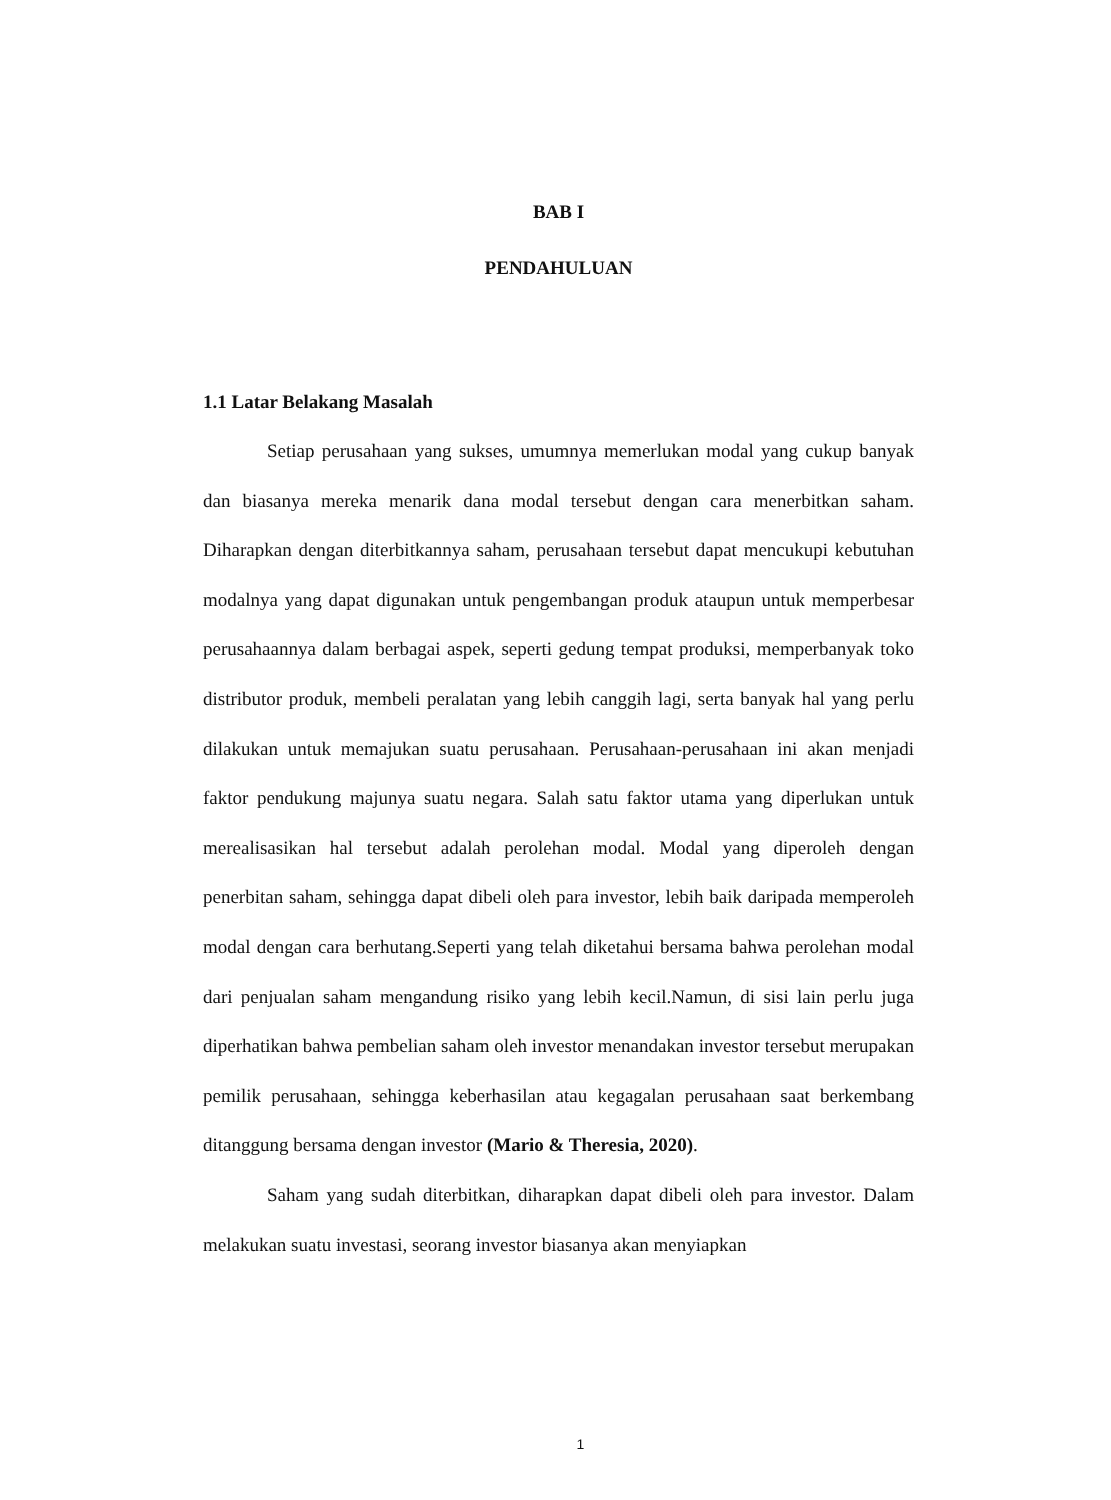BAB I
PENDAHULUAN
1.1 Latar Belakang Masalah
Setiap perusahaan yang sukses, umumnya memerlukan modal yang cukup banyak dan biasanya mereka menarik dana modal tersebut dengan cara menerbitkan saham. Diharapkan dengan diterbitkannya saham, perusahaan tersebut dapat mencukupi kebutuhan modalnya yang dapat digunakan untuk pengembangan produk ataupun untuk memperbesar perusahaannya dalam berbagai aspek, seperti gedung tempat produksi, memperbanyak toko distributor produk, membeli peralatan yang lebih canggih lagi, serta banyak hal yang perlu dilakukan untuk memajukan suatu perusahaan. Perusahaan-perusahaan ini akan menjadi faktor pendukung majunya suatu negara. Salah satu faktor utama yang diperlukan untuk merealisasikan hal tersebut adalah perolehan modal. Modal yang diperoleh dengan penerbitan saham, sehingga dapat dibeli oleh para investor, lebih baik daripada memperoleh modal dengan cara berhutang.Seperti yang telah diketahui bersama bahwa perolehan modal dari penjualan saham mengandung risiko yang lebih kecil.Namun, di sisi lain perlu juga diperhatikan bahwa pembelian saham oleh investor menandakan investor tersebut merupakan pemilik perusahaan, sehingga keberhasilan atau kegagalan perusahaan saat berkembang ditanggung bersama dengan investor (Mario & Theresia, 2020).
Saham yang sudah diterbitkan, diharapkan dapat dibeli oleh para investor. Dalam melakukan suatu investasi, seorang investor biasanya akan menyiapkan
1